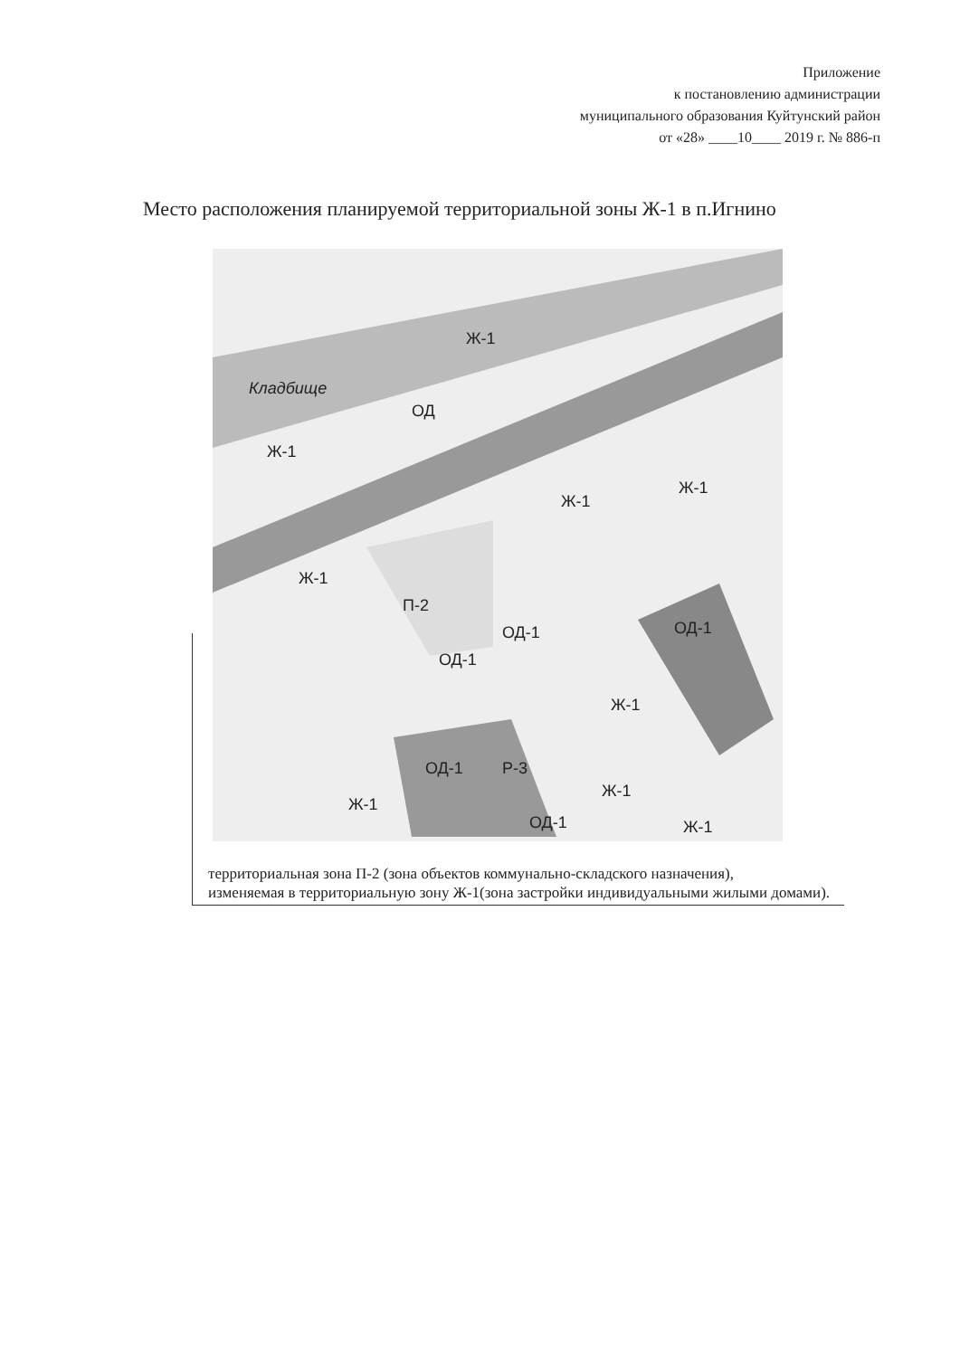Приложение
к постановлению администрации
муниципального образования Куйтунский район
от «28» ____10____ 2019 г. № 886-п
Место расположения планируемой территориальной зоны Ж-1 в п.Игнино
Ж-1
Кладбище
ОД
Ж-1
Ж-1
Ж-1
Ж-1
П-2
ОД-1
ОД-1
ОД-1
Ж-1
ОД-1
Р-3
Ж-1
Ж-1
ОД-1
Ж-1
территориальная зона П-2 (зона объектов коммунально-складского назначения),
изменяемая в территориальную зону Ж-1(зона застройки индивидуальными жилыми домами).